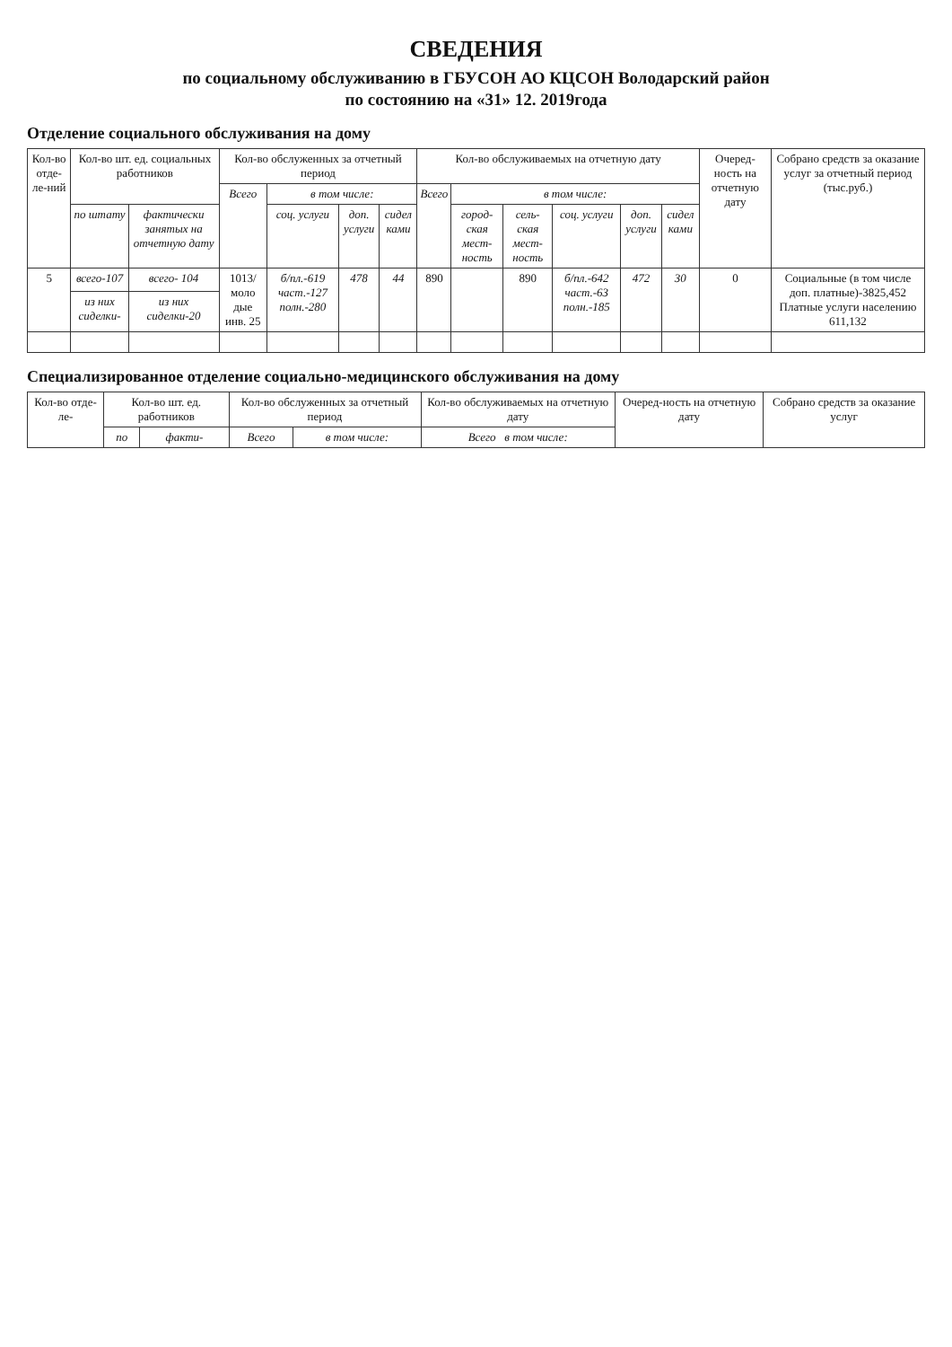СВЕДЕНИЯ
по социальному обслуживанию в ГБУСОН АО КЦСОН Володарский район
по состоянию на «31» 12. 2019года
Отделение социального обслуживания на дому
| Кол-во отде-ле-ний | Кол-во шт. ед. социальных работников | | Кол-во обслуженных за отчетный период | | | | Кол-во обслуживаемых на отчетную дату | | | | | | Очеред-ность на отчетную дату | Собрано средств за оказание услуг за отчетный период (тыс.руб.) |
| --- | --- | --- | --- | --- | --- | --- | --- | --- | --- | --- | --- | --- | --- | --- |
| | | | Всего | в том числе: | | | Всего | в том числе: | | | | | | |
| | по штату | фактически занятых на отчетную дату | | соц. услуги | доп. услуги | сидел ками | | город-ская мест-ность | сель-ская мест-ность | соц. услуги | доп. услуги | сидел ками | | |
| 5 | всего-107 | всего- 104 | 1013/ моло дые инв. 25 | б/пл.-619 част.-127 полн.-280 | 478 | 44 | 890 | | 890 | б/пл.-642 част.-63 полн.-185 | 472 | 30 | 0 | Социальные (в том числе доп. платные)-3825,452 Платные услуги населению 611,132 |
| | из них сиделки- | из них сиделки-20 | | | | | | | | | | | | |
Специализированное отделение социально-медицинского обслуживания на дому
| Кол-во отде-ле- | Кол-во шт. ед. работников | | Кол-во обслуженных за отчетный период | | Кол-во обслуживаемых на отчетную дату | Очеред-ность на отчетную дату | Собрано средств за оказание услуг |
| --- | --- | --- | --- | --- | --- | --- | --- |
| | по | факти- | Всего | в том числе: | Всего в том числе: | | |